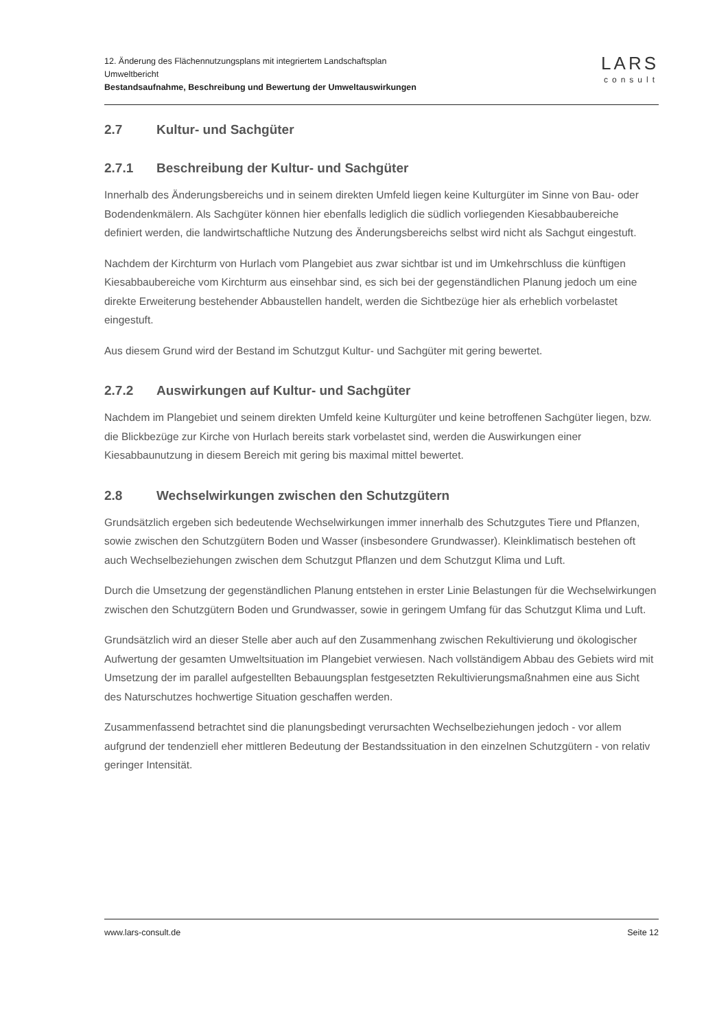12. Änderung des Flächennutzungsplans mit integriertem Landschaftsplan
Umweltbericht
Bestandsaufnahme, Beschreibung und Bewertung der Umweltauswirkungen
LARS
consult
2.7 Kultur- und Sachgüter
2.7.1 Beschreibung der Kultur- und Sachgüter
Innerhalb des Änderungsbereichs und in seinem direkten Umfeld liegen keine Kulturgüter im Sinne von Bau- oder Bodendenkmälern. Als Sachgüter können hier ebenfalls lediglich die südlich vorliegenden Kiesabbaubereiche definiert werden, die landwirtschaftliche Nutzung des Änderungsbereichs selbst wird nicht als Sachgut eingestuft.
Nachdem der Kirchturm von Hurlach vom Plangebiet aus zwar sichtbar ist und im Umkehrschluss die künftigen Kiesabbaubereiche vom Kirchturm aus einsehbar sind, es sich bei der gegenständlichen Planung jedoch um eine direkte Erweiterung bestehender Abbaustellen handelt, werden die Sichtbezüge hier als erheblich vorbelastet eingestuft.
Aus diesem Grund wird der Bestand im Schutzgut Kultur- und Sachgüter mit gering bewertet.
2.7.2 Auswirkungen auf Kultur- und Sachgüter
Nachdem im Plangebiet und seinem direkten Umfeld keine Kulturgüter und keine betroffenen Sachgüter liegen, bzw. die Blickbezüge zur Kirche von Hurlach bereits stark vorbelastet sind, werden die Auswirkungen einer Kiesabbaunutzung in diesem Bereich mit gering bis maximal mittel bewertet.
2.8 Wechselwirkungen zwischen den Schutzgütern
Grundsätzlich ergeben sich bedeutende Wechselwirkungen immer innerhalb des Schutzgutes Tiere und Pflanzen, sowie zwischen den Schutzgütern Boden und Wasser (insbesondere Grundwasser). Kleinklimatisch bestehen oft auch Wechselbeziehungen zwischen dem Schutzgut Pflanzen und dem Schutzgut Klima und Luft.
Durch die Umsetzung der gegenständlichen Planung entstehen in erster Linie Belastungen für die Wechselwirkungen zwischen den Schutzgütern Boden und Grundwasser, sowie in geringem Umfang für das Schutzgut Klima und Luft.
Grundsätzlich wird an dieser Stelle aber auch auf den Zusammenhang zwischen Rekultivierung und ökologischer Aufwertung der gesamten Umweltsituation im Plangebiet verwiesen. Nach vollständigem Abbau des Gebiets wird mit Umsetzung der im parallel aufgestellten Bebauungsplan festgesetzten Rekultivierungsmaßnahmen eine aus Sicht des Naturschutzes hochwertige Situation geschaffen werden.
Zusammenfassend betrachtet sind die planungsbedingt verursachten Wechselbeziehungen jedoch - vor allem aufgrund der tendenziell eher mittleren Bedeutung der Bestandssituation in den einzelnen Schutzgütern - von relativ geringer Intensität.
www.lars-consult.de Seite 12